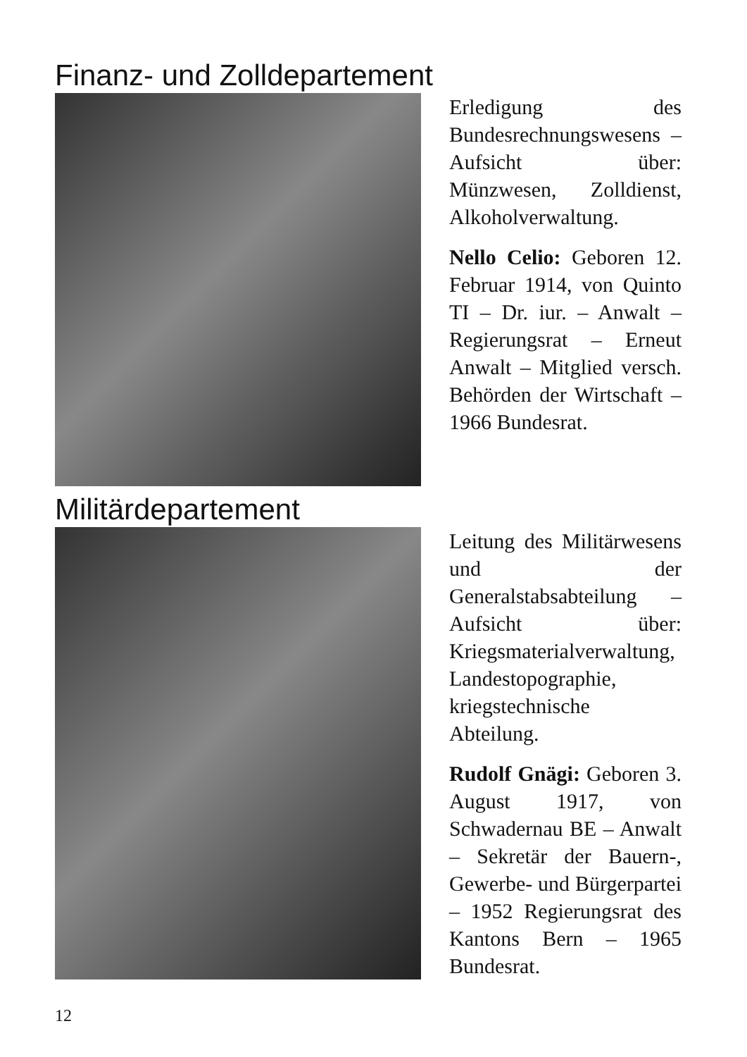Finanz- und Zolldepartement
Erledigung des Bundesrechnungswesens – Aufsicht über: Münzwesen, Zolldienst, Alkoholverwaltung.
Nello Celio: Geboren 12. Februar 1914, von Quinto TI – Dr. iur. – Anwalt – Regierungsrat – Erneut Anwalt – Mitglied versch. Behörden der Wirtschaft – 1966 Bundesrat.
Militärdepartement
Leitung des Militärwesens und der Generalstabsabteilung – Aufsicht über: Kriegsmaterialverwaltung, Landestopographie, kriegstechnische Abteilung.
Rudolf Gnägi: Geboren 3. August 1917, von Schwadernau BE – Anwalt – Sekretär der Bauern-, Gewerbe- und Bürgerpartei – 1952 Regierungsrat des Kantons Bern – 1965 Bundesrat.
12